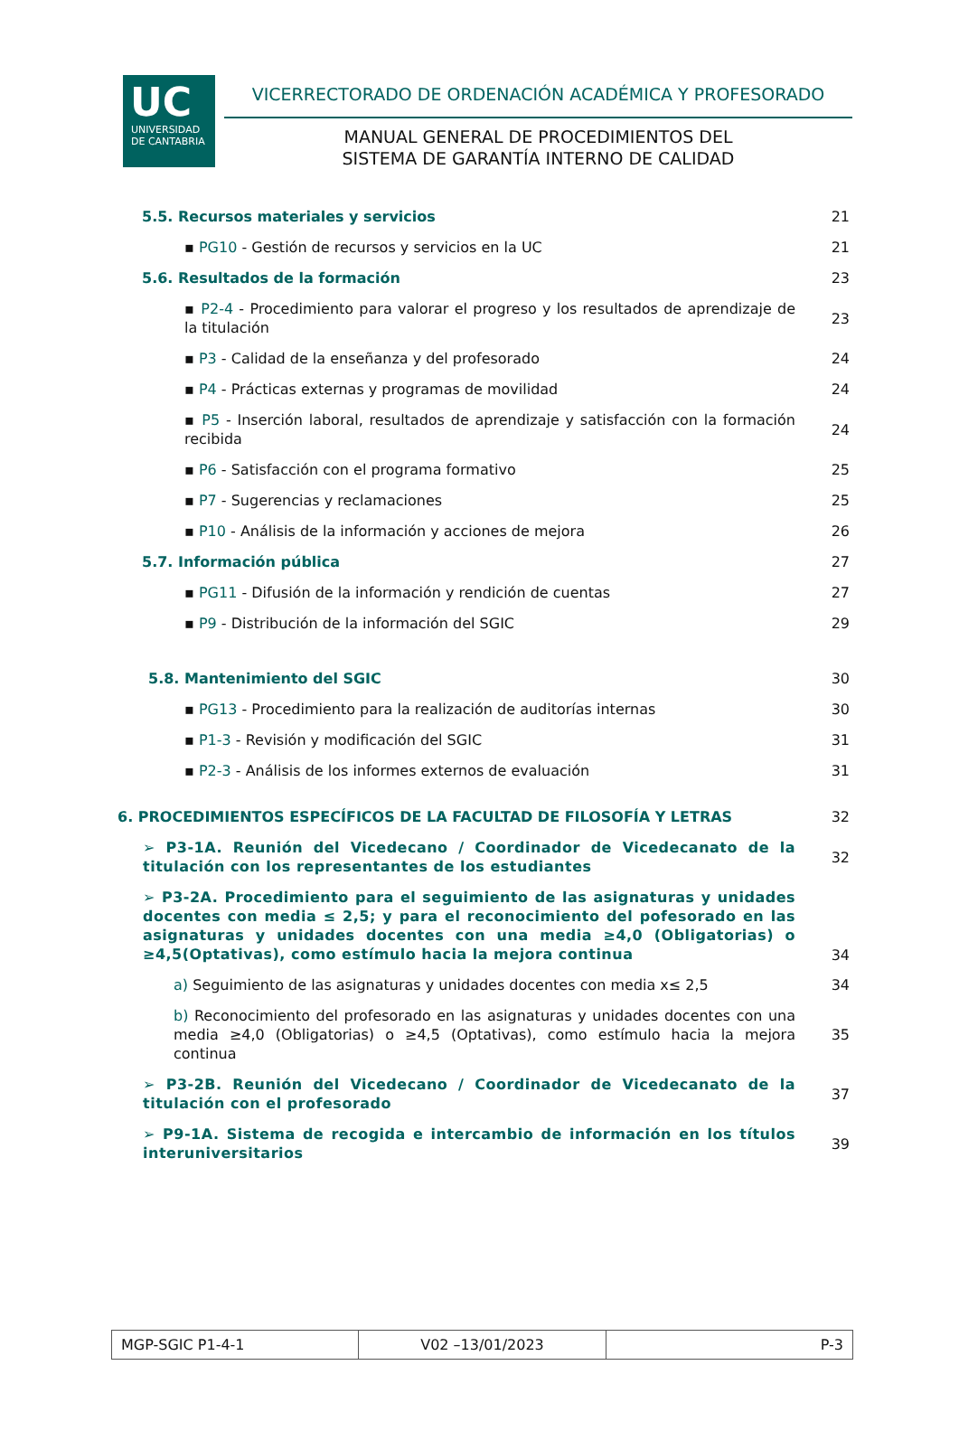UC
UNIVERSIDAD
DE CANTABRIA
VICERRECTORADO DE ORDENACIÓN ACADÉMICA Y PROFESORADO
MANUAL GENERAL DE PROCEDIMIENTOS DEL
SISTEMA DE GARANTÍA INTERNO DE CALIDAD
5.5. Recursos materiales y servicios
21
▪ PG10 - Gestión de recursos y servicios en la UC
21
5.6. Resultados de la formación
23
▪ P2-4 - Procedimiento para valorar el progreso y los resultados de aprendizaje de la titulación
23
▪ P3 - Calidad de la enseñanza y del profesorado
24
▪ P4 - Prácticas externas y programas de movilidad
24
▪ P5 - Inserción laboral, resultados de aprendizaje y satisfacción con la formación recibida
24
▪ P6 - Satisfacción con el programa formativo
25
▪ P7 - Sugerencias y reclamaciones
25
▪ P10 - Análisis de la información y acciones de mejora
26
5.7. Información pública
27
▪ PG11 - Difusión de la información y rendición de cuentas
27
▪ P9 - Distribución de la información del SGIC
29
5.8. Mantenimiento del SGIC
30
▪ PG13 - Procedimiento para la realización de auditorías internas
30
▪ P1-3 - Revisión y modificación del SGIC
31
▪ P2-3 - Análisis de los informes externos de evaluación
31
6. PROCEDIMIENTOS ESPECÍFICOS DE LA FACULTAD DE FILOSOFÍA Y LETRAS
32
➢ P3-1A. Reunión del Vicedecano / Coordinador de Vicedecanato de la titulación con los representantes de los estudiantes
32
➢ P3-2A. Procedimiento para el seguimiento de las asignaturas y unidades docentes con media ≤ 2,5; y para el reconocimiento del pofesorado en las asignaturas y unidades docentes con una media ≥4,0 (Obligatorias) o ≥4,5(Optativas), como estímulo hacia la mejora continua
34
a) Seguimiento de las asignaturas y unidades docentes con media x≤ 2,5
34
b) Reconocimiento del profesorado en las asignaturas y unidades docentes con una media ≥4,0 (Obligatorias) o ≥4,5 (Optativas), como estímulo hacia la mejora continua
35
➢ P3-2B. Reunión del Vicedecano / Coordinador de Vicedecanato de la titulación con el profesorado
37
➢ P9-1A. Sistema de recogida e intercambio de información en los títulos interuniversitarios
39
| MGP-SGIC P1-4-1 | V02 –13/01/2023 | P-3 |